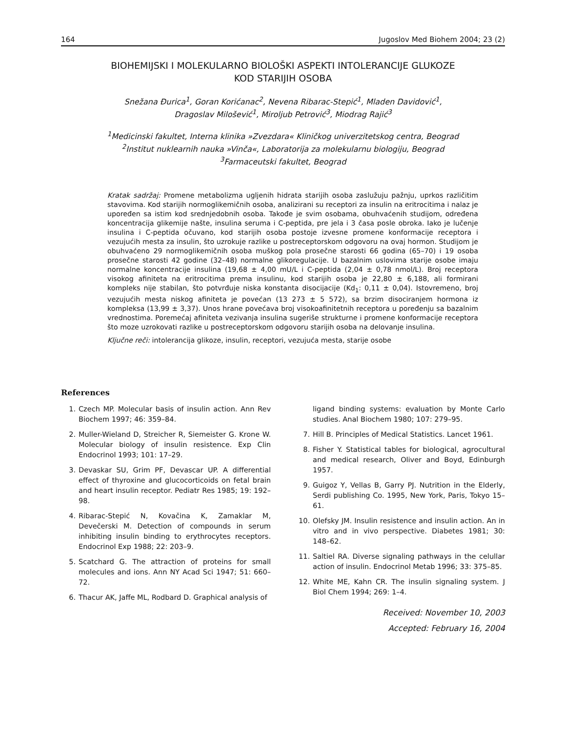164 Jugoslov Med Biohem 2004; 23 (2)
BIOHEMIJSKI I MOLEKULARNO BIOLOŠKI ASPEKTI INTOLERANCIJE GLUKOZE
KOD STARIJIH OSOBA
Snežana Đurica<sup>1</sup>, Goran Korićanac<sup>2</sup>, Nevena Ribarac-Stepić<sup>1</sup>, Mladen Davidović<sup>1</sup>,
Dragoslav Milošević<sup>1</sup>, Miroljub Petrović<sup>3</sup>, Miodrag Rajić<sup>3</sup>
<sup>1</sup> Medicinski fakultet, Interna klinika »Zvezdara« Kliničkog univerzitetskog centra, Beograd
<sup>2</sup> Institut nuklearnih nauka »Vinča«, Laboratorija za molekularnu biologiju, Beograd
<sup>3</sup> Farmaceutski fakultet, Beograd
Kratak sadržaj: Promene metabolizma ugljenih hidrata starijih osoba zaslužuju pažnju, uprkos različitim stavovima. Kod starijih normoglikemičnih osoba, analizirani su receptori za insulin na eritrocitima i nalaz je upoređen sa istim kod srednjedobnih osoba. Takođe je svim osobama, obuhvaćenih studijom, određena koncentracija glikemije našte, insulina seruma i C-peptida, pre jela i 3 časa posle obroka. Iako je lučenje insulina i C-peptida očuvano, kod starijih osoba postoje izvesne promene konformacije receptora i vezujućih mesta za insulin, što uzrokuje razlike u postreceptorskom odgovoru na ovaj hormon. Studijom je obuhvaćeno 29 normoglikemičnih osoba muškog pola prosečne starosti 66 godina (65–70) i 19 osoba prosečne starosti 42 godine (32–48) normalne glikoregulacije. U bazalnim uslovima starije osobe imaju normalne koncentracije insulina (19,68 ± 4,00 mU/L i C-peptida (2,04 ± 0,78 nmol/L). Broj receptora visokog afiniteta na eritrocitima prema insulinu, kod starijih osoba je 22,80 ± 6,188, ali formirani kompleks nije stabilan, što potvrđuje niska konstanta disocijacije (Kd<sub>1</sub>: 0,11 ± 0,04). Istovremeno, broj vezujućih mesta niskog afiniteta je povećan (13 273 ± 5 572), sa brzim disociranjem hormona iz kompleksa (13,99 ± 3,37). Unos hrane povećava broj visokoafinitetnih receptora u poređenju sa bazalnim vrednostima. Poremećaj afiniteta vezivanja insulina sugeriše strukturne i promene konformacije receptora što moze uzrokovati razlike u postreceptorskom odgovoru starijih osoba na delovanje insulina.
Ključne reči: intolerancija glikoze, insulin, receptori, vezujuća mesta, starije osobe
References
1. Czech MP. Molecular basis of insulin action. Ann Rev Biochem 1997; 46: 359–84.
2. Muller-Wieland D, Streicher R, Siemeister G. Krone W. Molecular biology of insulin resistence. Exp Clin Endocrinol 1993; 101: 17–29.
3. Devaskar SU, Grim PF, Devascar UP. A differential effect of thyroxine and glucocorticoids on fetal brain and heart insulin receptor. Pediatr Res 1985; 19: 192–98.
4. Ribarac-Stepić N, Kovačina K, Zamaklar M, Devečerski M. Detection of compounds in serum inhibiting insulin binding to erythrocytes receptors. Endocrinol Exp 1988; 22: 203–9.
5. Scatchard G. The attraction of proteins for small molecules and ions. Ann NY Acad Sci 1947; 51: 660–72.
6. Thacur AK, Jaffe ML, Rodbard D. Graphical analysis of
ligand binding systems: evaluation by Monte Carlo studies. Anal Biochem 1980; 107: 279–95.
7. Hill B. Principles of Medical Statistics. Lancet 1961.
8. Fisher Y. Statistical tables for biological, agrocultural and medical research, Oliver and Boyd, Edinburgh 1957.
9. Guigoz Y, Vellas B, Garry PJ. Nutrition in the Elderly, Serdi publishing Co. 1995, New York, Paris, Tokyo 15–61.
10. Olefsky JM. Insulin resistence and insulin action. An in vitro and in vivo perspective. Diabetes 1981; 30: 148–62.
11. Saltiel RA. Diverse signaling pathways in the celullar action of insulin. Endocrinol Metab 1996; 33: 375–85.
12. White ME, Kahn CR. The insulin signaling system. J Biol Chem 1994; 269: 1–4.
Received: November 10, 2003
Accepted: February 16, 2004